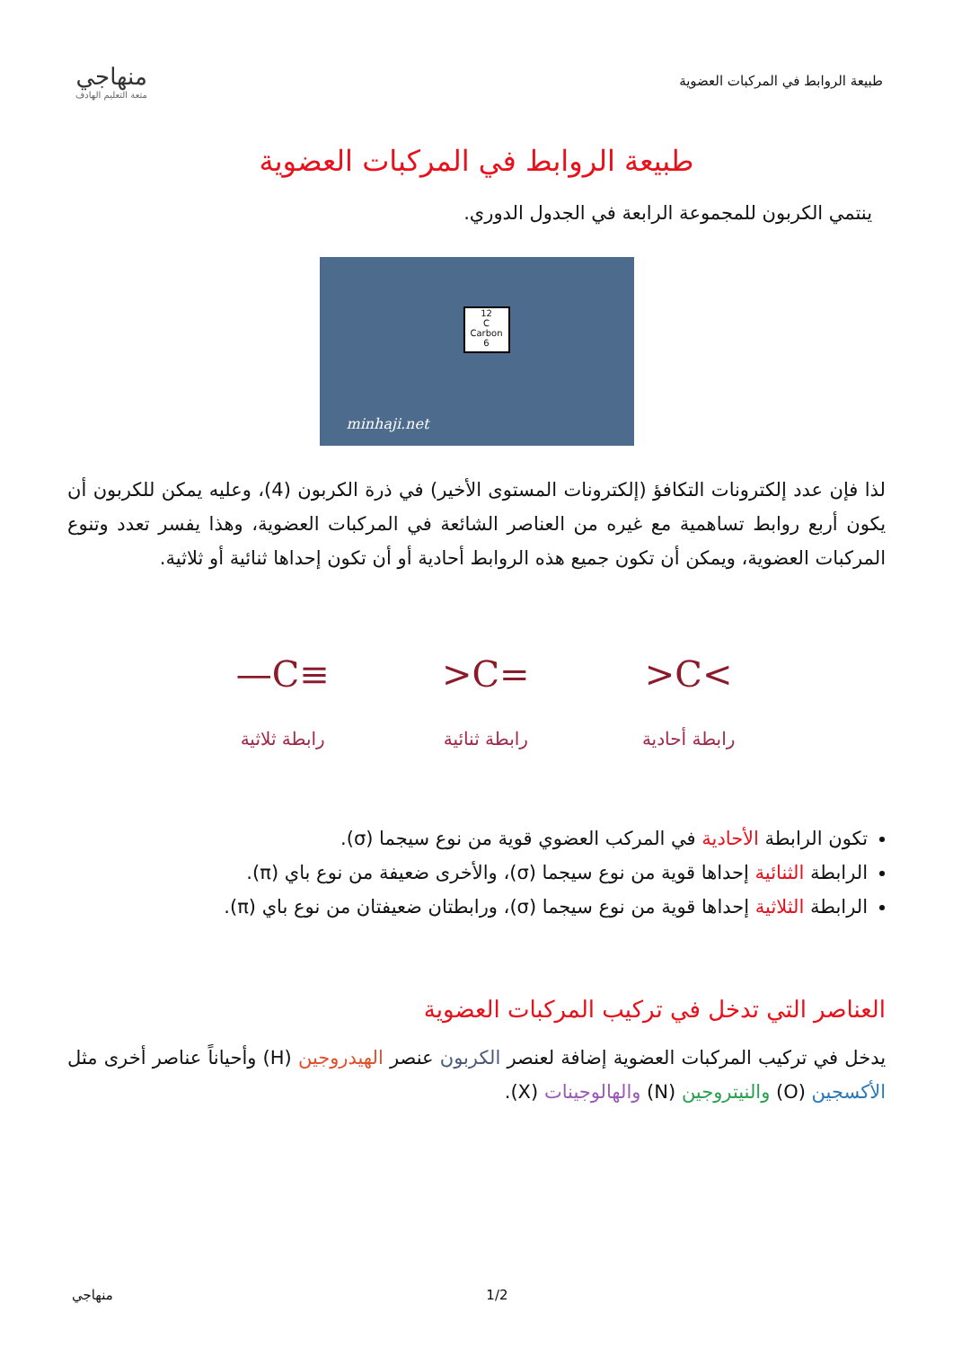طبيعة الروابط في المركبات العضوية
منهاجي
متعة التعليم الهادف
طبيعة الروابط في المركبات العضوية
ينتمي الكربون للمجموعة الرابعة في الجدول الدوري.
12
C
Carbon
6
minhaji.net
لذا فإن عدد إلكترونات التكافؤ (إلكترونات المستوى الأخير) في ذرة الكربون (4)، وعليه يمكن للكربون أن يكون أربع روابط تساهمية مع غيره من العناصر الشائعة في المركبات العضوية، وهذا يفسر تعدد وتنوع المركبات العضوية، ويمكن أن تكون جميع هذه الروابط أحادية أو أن تكون إحداها ثنائية أو ثلاثية.
>C<
رابطة أحادية
>C=
رابطة ثنائية
—C≡
رابطة ثلاثية
تكون الرابطة الأحادية في المركب العضوي قوية من نوع سيجما (σ).
الرابطة الثنائية إحداها قوية من نوع سيجما (σ)، والأخرى ضعيفة من نوع باي (π).
الرابطة الثلاثية إحداها قوية من نوع سيجما (σ)، ورابطتان ضعيفتان من نوع باي (π).
العناصر التي تدخل في تركيب المركبات العضوية
يدخل في تركيب المركبات العضوية إضافة لعنصر الكربون عنصر الهيدروجين (H) وأحياناً عناصر أخرى مثل الأكسجين (O) والنيتروجين (N) والهالوجينات (X).
منهاجي 1/2